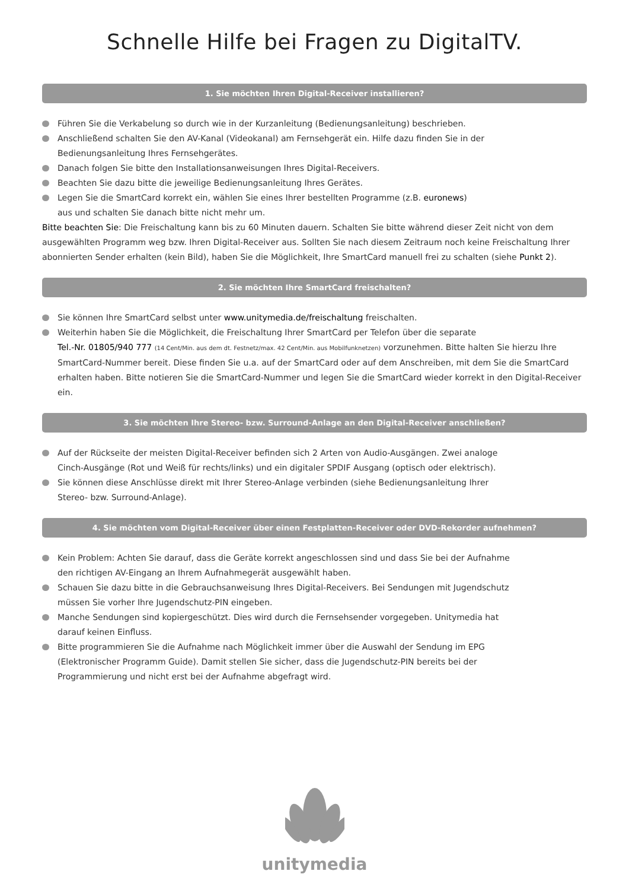Schnelle Hilfe bei Fragen zu DigitalTV.
1. Sie möchten Ihren Digital-Receiver installieren?
Führen Sie die Verkabelung so durch wie in der Kurzanleitung (Bedienungsanleitung) beschrieben.
Anschließend schalten Sie den AV-Kanal (Videokanal) am Fernsehgerät ein. Hilfe dazu finden Sie in der
Bedienungsanleitung Ihres Fernsehgerätes.
Danach folgen Sie bitte den Installationsanweisungen Ihres Digital-Receivers.
Beachten Sie dazu bitte die jeweilige Bedienungsanleitung Ihres Gerätes.
Legen Sie die SmartCard korrekt ein, wählen Sie eines Ihrer bestellten Programme (z.B. euronews)
aus und schalten Sie danach bitte nicht mehr um.
Bitte beachten Sie: Die Freischaltung kann bis zu 60 Minuten dauern. Schalten Sie bitte während dieser Zeit nicht von dem ausgewählten Programm weg bzw. Ihren Digital-Receiver aus. Sollten Sie nach diesem Zeitraum noch keine Freischaltung Ihrer abonnierten Sender erhalten (kein Bild), haben Sie die Möglichkeit, Ihre SmartCard manuell frei zu schalten (siehe Punkt 2).
2. Sie möchten Ihre SmartCard freischalten?
Sie können Ihre SmartCard selbst unter www.unitymedia.de/freischaltung freischalten.
Weiterhin haben Sie die Möglichkeit, die Freischaltung Ihrer SmartCard per Telefon über die separate
Tel.-Nr. 01805/940 777 (14 Cent/Min. aus dem dt. Festnetz/max. 42 Cent/Min. aus Mobilfunknetzen) vorzunehmen. Bitte halten Sie hierzu Ihre SmartCard-Nummer bereit. Diese finden Sie u.a. auf der SmartCard oder auf dem Anschreiben, mit dem Sie die SmartCard erhalten haben. Bitte notieren Sie die SmartCard-Nummer und legen Sie die SmartCard wieder korrekt in den Digital-Receiver ein.
3. Sie möchten Ihre Stereo- bzw. Surround-Anlage an den Digital-Receiver anschließen?
Auf der Rückseite der meisten Digital-Receiver befinden sich 2 Arten von Audio-Ausgängen. Zwei analoge
Cinch-Ausgänge (Rot und Weiß für rechts/links) und ein digitaler SPDIF Ausgang (optisch oder elektrisch).
Sie können diese Anschlüsse direkt mit Ihrer Stereo-Anlage verbinden (siehe Bedienungsanleitung Ihrer
Stereo- bzw. Surround-Anlage).
4. Sie möchten vom Digital-Receiver über einen Festplatten-Receiver oder DVD-Rekorder aufnehmen?
Kein Problem: Achten Sie darauf, dass die Geräte korrekt angeschlossen sind und dass Sie bei der Aufnahme
den richtigen AV-Eingang an Ihrem Aufnahmegerät ausgewählt haben.
Schauen Sie dazu bitte in die Gebrauchsanweisung Ihres Digital-Receivers. Bei Sendungen mit Jugendschutz
müssen Sie vorher Ihre Jugendschutz-PIN eingeben.
Manche Sendungen sind kopiergeschützt. Dies wird durch die Fernsehsender vorgegeben. Unitymedia hat
darauf keinen Einfluss.
Bitte programmieren Sie die Aufnahme nach Möglichkeit immer über die Auswahl der Sendung im EPG
(Elektronischer Programm Guide). Damit stellen Sie sicher, dass die Jugendschutz-PIN bereits bei der
Programmierung und nicht erst bei der Aufnahme abgefragt wird.
unitymedia